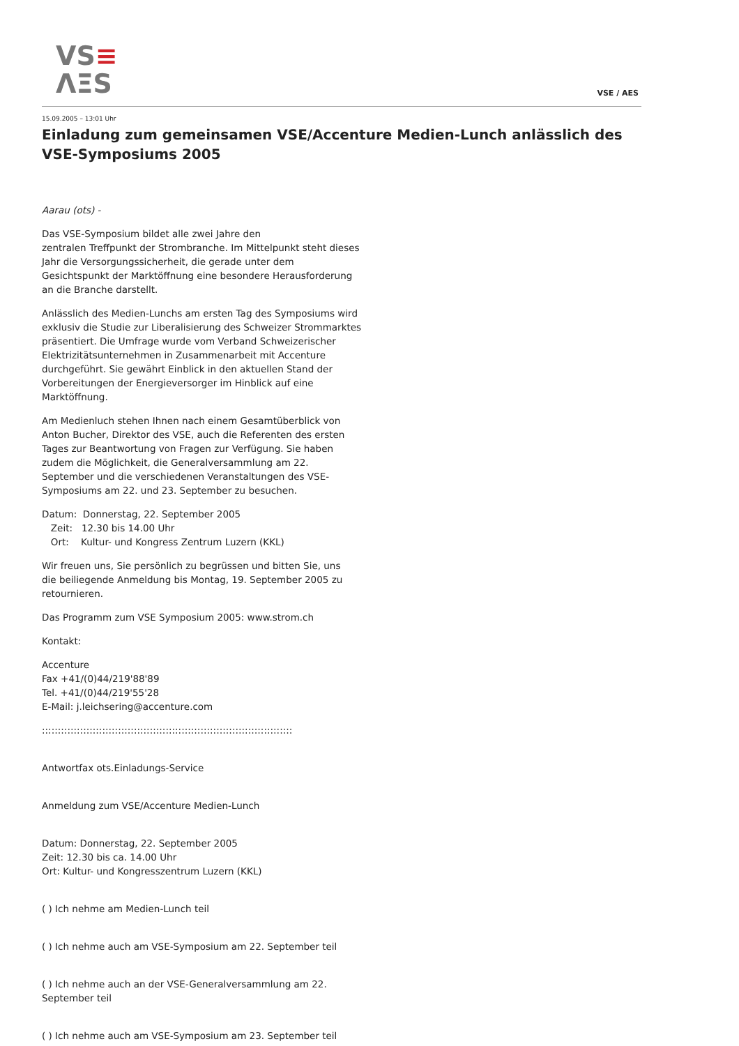VS≡
ΛΞS
VSE / AES
15.09.2005 – 13:01 Uhr
Einladung zum gemeinsamen VSE/Accenture Medien-Lunch anlässlich des VSE-Symposiums 2005
Aarau (ots) -
Das VSE-Symposium bildet alle zwei Jahre den
zentralen Treffpunkt der Strombranche. Im Mittelpunkt steht dieses Jahr die Versorgungssicherheit, die gerade unter dem Gesichtspunkt der Marktöffnung eine besondere Herausforderung an die Branche darstellt.
Anlässlich des Medien-Lunchs am ersten Tag des Symposiums wird exklusiv die Studie zur Liberalisierung des Schweizer Strommarktes präsentiert. Die Umfrage wurde vom Verband Schweizerischer Elektrizitätsunternehmen in Zusammenarbeit mit Accenture durchgeführt. Sie gewährt Einblick in den aktuellen Stand der Vorbereitungen der Energieversorger im Hinblick auf eine Marktöffnung.
Am Medienluch stehen Ihnen nach einem Gesamtüberblick von Anton Bucher, Direktor des VSE, auch die Referenten des ersten Tages zur Beantwortung von Fragen zur Verfügung. Sie haben zudem die Möglichkeit, die Generalversammlung am 22. September und die verschiedenen Veranstaltungen des VSE-Symposiums am 22. und 23. September zu besuchen.
Datum: Donnerstag, 22. September 2005
Zeit: 12.30 bis 14.00 Uhr
Ort: Kultur- und Kongress Zentrum Luzern (KKL)
Wir freuen uns, Sie persönlich zu begrüssen und bitten Sie, uns
die beiliegende Anmeldung bis Montag, 19. September 2005 zu retournieren.
Das Programm zum VSE Symposium 2005: www.strom.ch
Kontakt:
Accenture
Fax +41/(0)44/219'88'89
Tel. +41/(0)44/219'55'28
E-Mail: j.leichsering@accenture.com
:::::::::::::::::::::::::::::::::::::::::::::::::::::::::::::::::::::::::::::::
Antwortfax ots.Einladungs-Service
Anmeldung zum VSE/Accenture Medien-Lunch
Datum: Donnerstag, 22. September 2005
Zeit: 12.30 bis ca. 14.00 Uhr
Ort: Kultur- und Kongresszentrum Luzern (KKL)
( ) Ich nehme am Medien-Lunch teil
( ) Ich nehme auch am VSE-Symposium am 22. September teil
( ) Ich nehme auch an der VSE-Generalversammlung am 22.
September teil
( ) Ich nehme auch am VSE-Symposium am 23. September teil